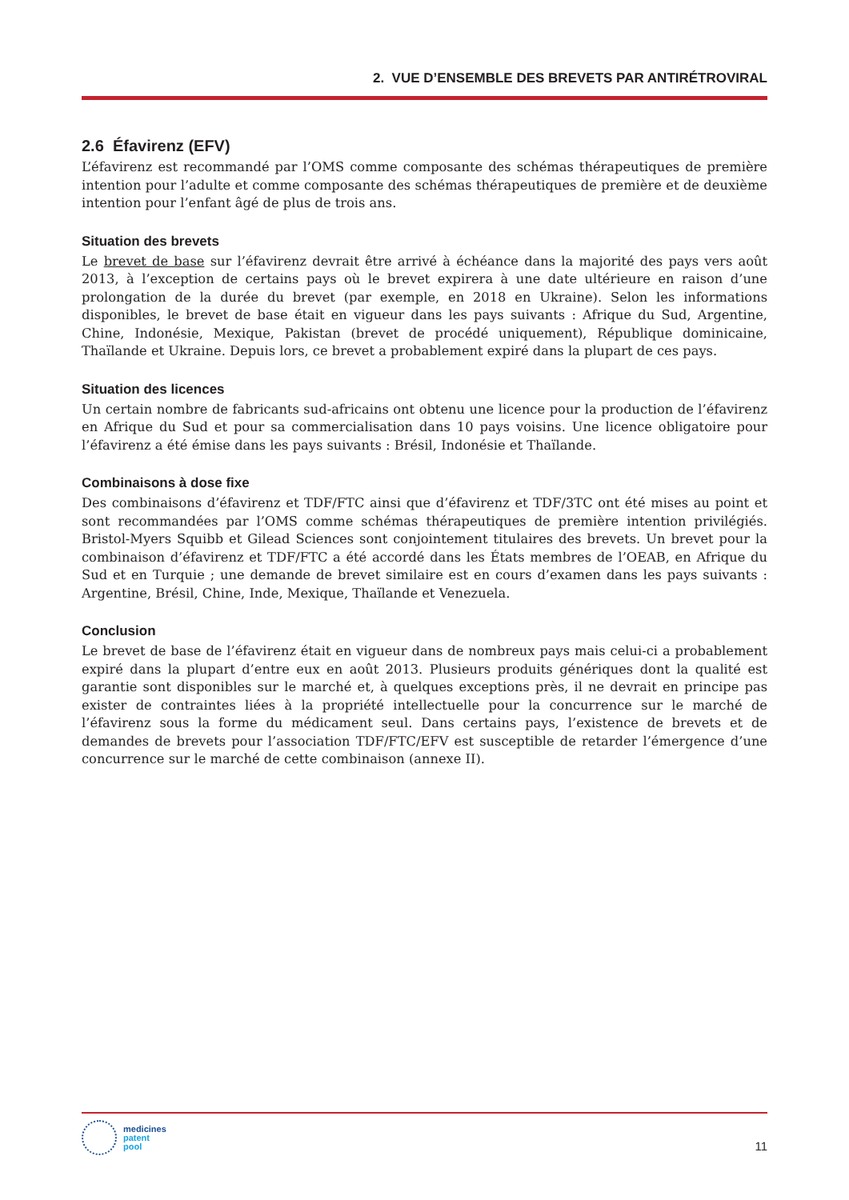2. VUE D’ENSEMBLE DES BREVETS PAR ANTIRÉTROVIRAL
2.6 Éfavirenz (EFV)
L’éfavirenz est recommandé par l’OMS comme composante des schémas thérapeutiques de première intention pour l’adulte et comme composante des schémas thérapeutiques de première et de deuxième intention pour l’enfant âgé de plus de trois ans.
Situation des brevets
Le brevet de base sur l’éfavirenz devrait être arrivé à échéance dans la majorité des pays vers août 2013, à l’exception de certains pays où le brevet expirera à une date ultérieure en raison d’une prolongation de la durée du brevet (par exemple, en 2018 en Ukraine). Selon les informations disponibles, le brevet de base était en vigueur dans les pays suivants : Afrique du Sud, Argentine, Chine, Indonésie, Mexique, Pakistan (brevet de procédé uniquement), République dominicaine, Thaïlande et Ukraine. Depuis lors, ce brevet a probablement expiré dans la plupart de ces pays.
Situation des licences
Un certain nombre de fabricants sud-africains ont obtenu une licence pour la production de l’éfavirenz en Afrique du Sud et pour sa commercialisation dans 10 pays voisins. Une licence obligatoire pour l’éfavirenz a été émise dans les pays suivants : Brésil, Indonésie et Thaïlande.
Combinaisons à dose fixe
Des combinaisons d’éfavirenz et TDF/FTC ainsi que d’éfavirenz et TDF/3TC ont été mises au point et sont recommandées par l’OMS comme schémas thérapeutiques de première intention privilégiés. Bristol-Myers Squibb et Gilead Sciences sont conjointement titulaires des brevets. Un brevet pour la combinaison d’éfavirenz et TDF/FTC a été accordé dans les États membres de l’OEAB, en Afrique du Sud et en Turquie ; une demande de brevet similaire est en cours d’examen dans les pays suivants : Argentine, Brésil, Chine, Inde, Mexique, Thaïlande et Venezuela.
Conclusion
Le brevet de base de l’éfavirenz était en vigueur dans de nombreux pays mais celui-ci a probablement expiré dans la plupart d’entre eux en août 2013. Plusieurs produits génériques dont la qualité est garantie sont disponibles sur le marché et, à quelques exceptions près, il ne devrait en principe pas exister de contraintes liées à la propriété intellectuelle pour la concurrence sur le marché de l’éfavirenz sous la forme du médicament seul. Dans certains pays, l’existence de brevets et de demandes de brevets pour l’association TDF/FTC/EFV est susceptible de retarder l’émergence d’une concurrence sur le marché de cette combinaison (annexe II).
medicines
patent
pool
11